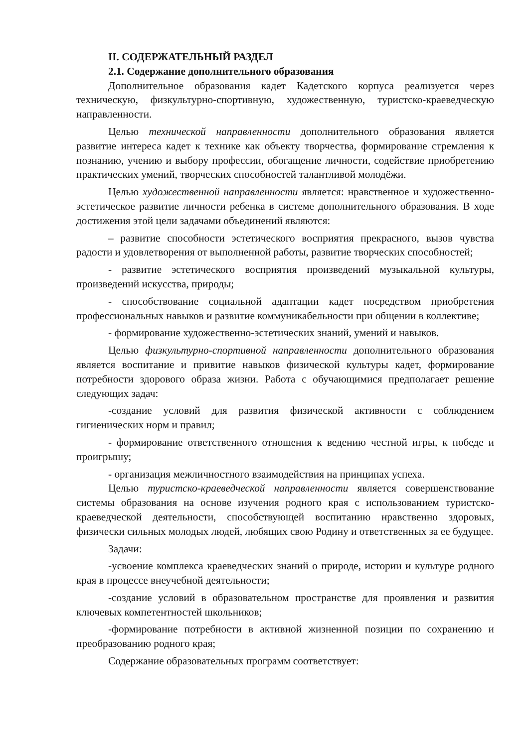II. СОДЕРЖАТЕЛЬНЫЙ РАЗДЕЛ
2.1. Содержание дополнительного образования
Дополнительное образования кадет Кадетского корпуса реализуется через техническую, физкультурно-спортивную, художественную, туристско-краеведческую направленности.
Целью технической направленности дополнительного образования является развитие интереса кадет к технике как объекту творчества, формирование стремления к познанию, учению и выбору профессии, обогащение личности, содействие приобретению практических умений, творческих способностей талантливой молодёжи.
Целью художественной направленности является: нравственное и художественно-эстетическое развитие личности ребенка в системе дополнительного образования. В ходе достижения этой цели задачами объединений являются:
– развитие способности эстетического восприятия прекрасного, вызов чувства радости и удовлетворения от выполненной работы, развитие творческих способностей;
- развитие эстетического восприятия произведений музыкальной культуры, произведений искусства, природы;
- способствование социальной адаптации кадет посредством приобретения профессиональных навыков и развитие коммуникабельности при общении в коллективе;
- формирование художественно-эстетических знаний, умений и навыков.
Целью физкультурно-спортивной направленности дополнительного образования является воспитание и привитие навыков физической культуры кадет, формирование потребности здорового образа жизни. Работа с обучающимися предполагает решение следующих задач:
-создание условий для развития физической активности с соблюдением гигиенических норм и правил;
- формирование ответственного отношения к ведению честной игры, к победе и проигрышу;
- организация межличностного взаимодействия на принципах успеха.
Целью туристско-краеведческой направленности является совершенствование системы образования на основе изучения родного края с использованием туристско-краеведческой деятельности, способствующей воспитанию нравственно здоровых, физически сильных молодых людей, любящих свою Родину и ответственных за ее будущее.
Задачи:
-усвоение комплекса краеведческих знаний о природе, истории и культуре родного края в процессе внеучебной деятельности;
-создание условий в образовательном пространстве для проявления и развития ключевых компетентностей школьников;
-формирование потребности в активной жизненной позиции по сохранению и преобразованию родного края;
Содержание образовательных программ соответствует: